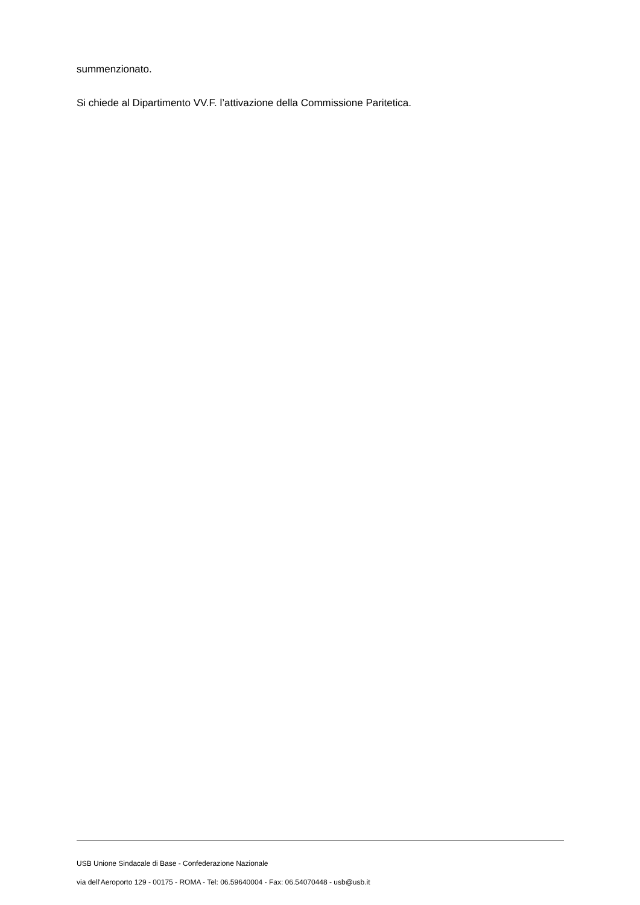summenzionato.
Si chiede al Dipartimento VV.F. l’attivazione della Commissione Paritetica.
USB Unione Sindacale di Base - Confederazione Nazionale
via dell'Aeroporto 129 - 00175 - ROMA - Tel: 06.59640004 - Fax: 06.54070448 - usb@usb.it